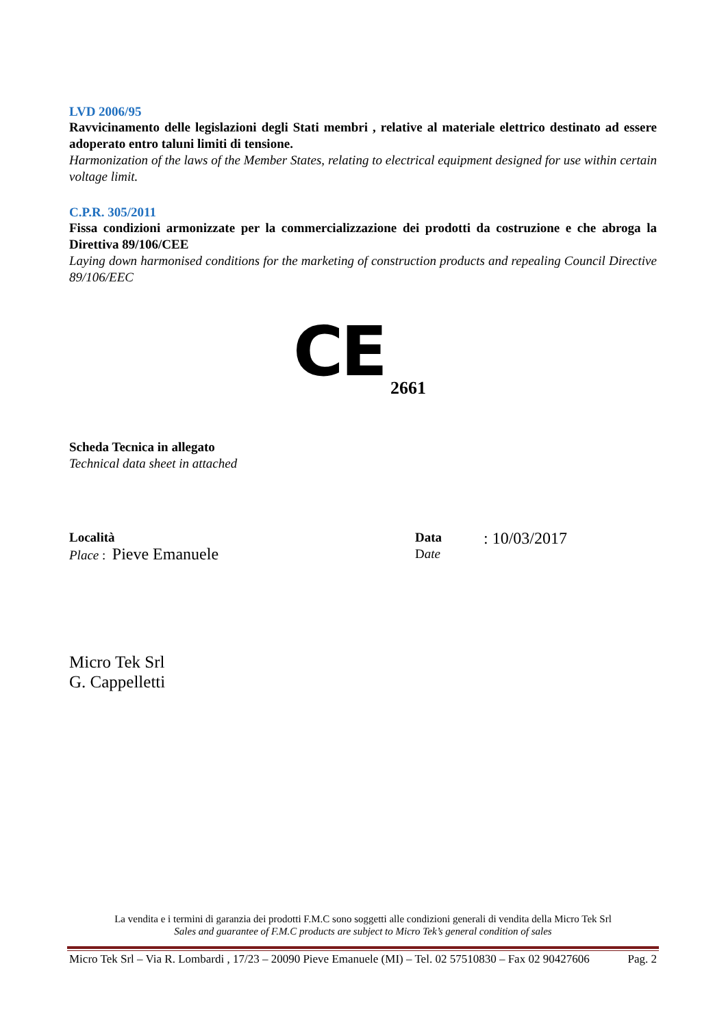LVD 2006/95
Ravvicinamento delle legislazioni degli Stati membri , relative al materiale elettrico destinato ad essere adoperato entro taluni limiti di tensione.
Harmonization of the laws of the Member States, relating to electrical equipment designed for use within certain voltage limit.
C.P.R. 305/2011
Fissa condizioni armonizzate per la commercializzazione dei prodotti da costruzione e che abroga la Direttiva 89/106/CEE
Laying down harmonised conditions for the marketing of construction products and repealing Council Directive 89/106/EEC
CE 2661
Scheda Tecnica in allegato
Technical data sheet in attached
Località
Place : Pieve Emanuele
Data
Date
: 10/03/2017
Micro Tek Srl
G. Cappelletti
La vendita e i termini di garanzia dei prodotti F.M.C sono soggetti alle condizioni generali di vendita della Micro Tek Srl
Sales and guarantee of F.M.C products are subject to Micro Tek’s general condition of sales
Micro Tek Srl – Via R. Lombardi , 17/23 – 20090 Pieve Emanuele (MI) – Tel. 02 57510830 – Fax 02 90427606 Pag. 2